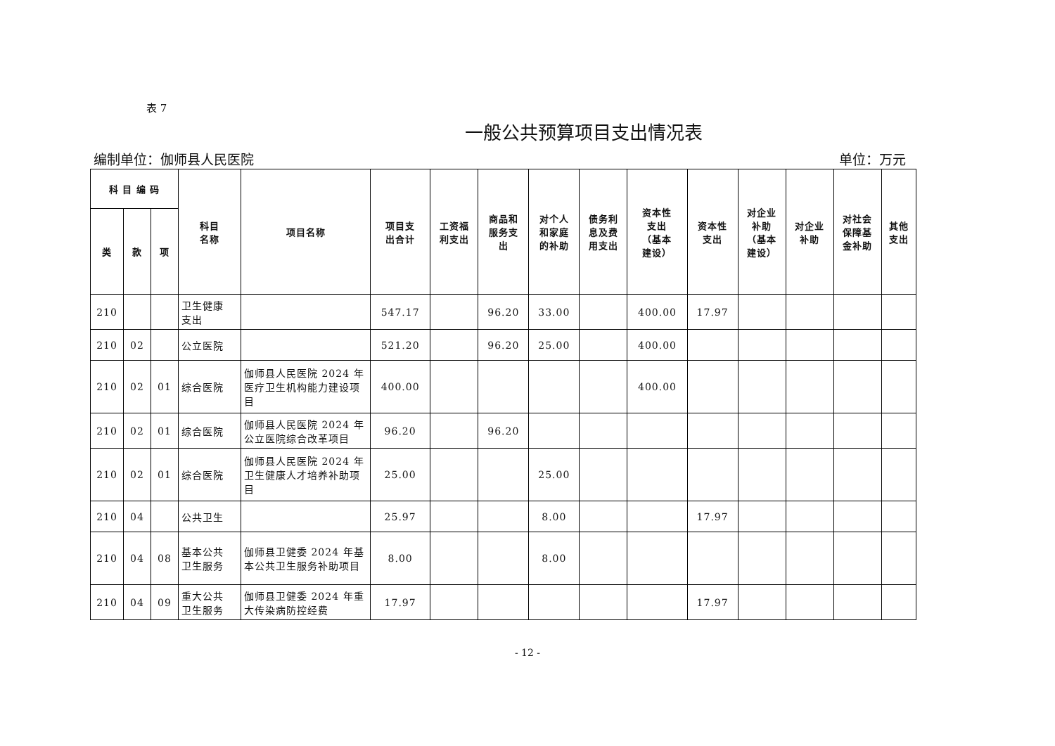表 7
一般公共预算项目支出情况表
编制单位：伽师县人民医院 单位：万元
| 科 目 编 码 | | | 科目 名称 | 项目名称 | 项目支 出合计 | 工资福 利支出 | 商品和 服务支 出 | 对个人 和家庭 的补助 | 债务利 息及费 用支出 | 资本性 支出 （基本 建设） | 资本性 支出 | 对企业 补助 （基本 建设） | 对企业 补助 | 对社会 保障基 金补助 | 其他 支出 |
| --- | --- | --- | --- | --- | --- | --- | --- | --- | --- | --- | --- | --- | --- | --- | --- |
| 类 | 款 | 项 | | | | | | | | | | | | | |
| 210 | | | 卫生健康 支出 | | 547.17 | | 96.20 | 33.00 | | 400.00 | 17.97 | | | | |
| 210 | 02 | | 公立医院 | | 521.20 | | 96.20 | 25.00 | | 400.00 | | | | | |
| 210 | 02 | 01 | 综合医院 | 伽师县人民医院 2024 年医疗卫生机构能力建设项目 | 400.00 | | | | | 400.00 | | | | | |
| 210 | 02 | 01 | 综合医院 | 伽师县人民医院 2024 年公立医院综合改革项目 | 96.20 | | 96.20 | | | | | | | | |
| 210 | 02 | 01 | 综合医院 | 伽师县人民医院 2024 年卫生健康人才培养补助项目 | 25.00 | | | 25.00 | | | | | | | |
| 210 | 04 | | 公共卫生 | | 25.97 | | | 8.00 | | | 17.97 | | | | |
| 210 | 04 | 08 | 基本公共 卫生服务 | 伽师县卫健委 2024 年基本公共卫生服务补助项目 | 8.00 | | | 8.00 | | | | | | | |
| 210 | 04 | 09 | 重大公共 卫生服务 | 伽师县卫健委 2024 年重大传染病防控经费 | 17.97 | | | | | | 17.97 | | | | |
- 12 -